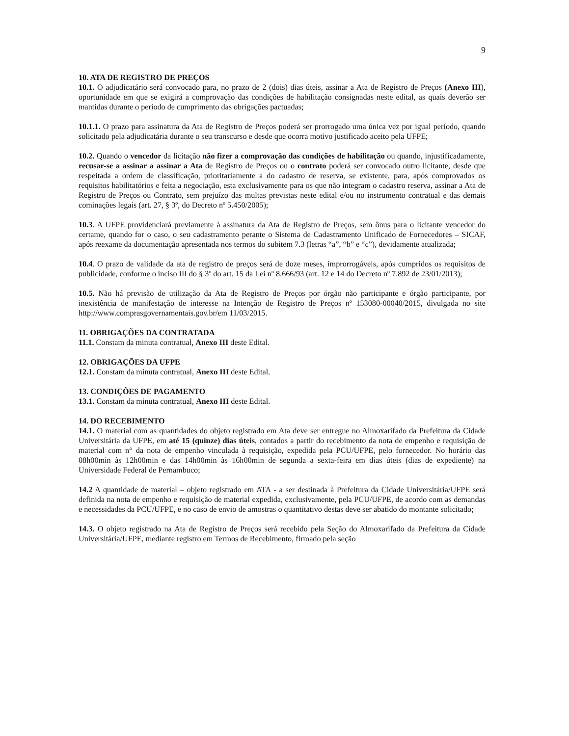9
10. ATA DE REGISTRO DE PREÇOS
10.1. O adjudicatário será convocado para, no prazo de 2 (dois) dias úteis, assinar a Ata de Registro de Preços (Anexo III), oportunidade em que se exigirá a comprovação das condições de habilitação consignadas neste edital, as quais deverão ser mantidas durante o período de cumprimento das obrigações pactuadas;
10.1.1. O prazo para assinatura da Ata de Registro de Preços poderá ser prorrogado uma única vez por igual período, quando solicitado pela adjudicatária durante o seu transcurso e desde que ocorra motivo justificado aceito pela UFPE;
10.2. Quando o vencedor da licitação não fizer a comprovação das condições de habilitação ou quando, injustificadamente, recusar-se a assinar a assinar a Ata de Registro de Preços ou o contrato poderá ser convocado outro licitante, desde que respeitada a ordem de classificação, prioritariamente a do cadastro de reserva, se existente, para, após comprovados os requisitos habilitatórios e feita a negociação, esta exclusivamente para os que não integram o cadastro reserva, assinar a Ata de Registro de Preços ou Contrato, sem prejuízo das multas previstas neste edital e/ou no instrumento contratual e das demais cominações legais (art. 27, § 3º, do Decreto nº 5.450/2005);
10.3. A UFPE providenciará previamente à assinatura da Ata de Registro de Preços, sem ônus para o licitante vencedor do certame, quando for o caso, o seu cadastramento perante o Sistema de Cadastramento Unificado de Fornecedores – SICAF, após reexame da documentação apresentada nos termos do subitem 7.3 (letras “a”, “b” e “c”), devidamente atualizada;
10.4. O prazo de validade da ata de registro de preços será de doze meses, improrrogáveis, após cumpridos os requisitos de publicidade, conforme o inciso III do § 3º do art. 15 da Lei nº 8.666/93 (art. 12 e 14 do Decreto nº 7.892 de 23/01/2013);
10.5. Não há previsão de utilização da Ata de Registro de Preços por órgão não participante e órgão participante, por inexistência de manifestação de interesse na Intenção de Registro de Preços nº 153080-00040/2015, divulgada no site http://www.comprasgovernamentais.gov.br/em 11/03/2015.
11. OBRIGAÇÕES DA CONTRATADA
11.1. Constam da minuta contratual, Anexo III deste Edital.
12. OBRIGAÇÕES DA UFPE
12.1. Constam da minuta contratual, Anexo III deste Edital.
13. CONDIÇÕES DE PAGAMENTO
13.1. Constam da minuta contratual, Anexo III deste Edital.
14. DO RECEBIMENTO
14.1. O material com as quantidades do objeto registrado em Ata deve ser entregue no Almoxarifado da Prefeitura da Cidade Universitária da UFPE, em até 15 (quinze) dias úteis, contados a partir do recebimento da nota de empenho e requisição de material com n° da nota de empenho vinculada à requisição, expedida pela PCU/UFPE, pelo fornecedor. No horário das 08h00min às 12h00min e das 14h00min às 16h00min de segunda a sexta-feira em dias úteis (dias de expediente) na Universidade Federal de Pernambuco;
14.2 A quantidade de material – objeto registrado em ATA - a ser destinada à Prefeitura da Cidade Universitária/UFPE será definida na nota de empenho e requisição de material expedida, exclusivamente, pela PCU/UFPE, de acordo com as demandas e necessidades da PCU/UFPE, e no caso de envio de amostras o quantitativo destas deve ser abatido do montante solicitado;
14.3. O objeto registrado na Ata de Registro de Preços será recebido pela Seção do Almoxarifado da Prefeitura da Cidade Universitária/UFPE, mediante registro em Termos de Recebimento, firmado pela seção